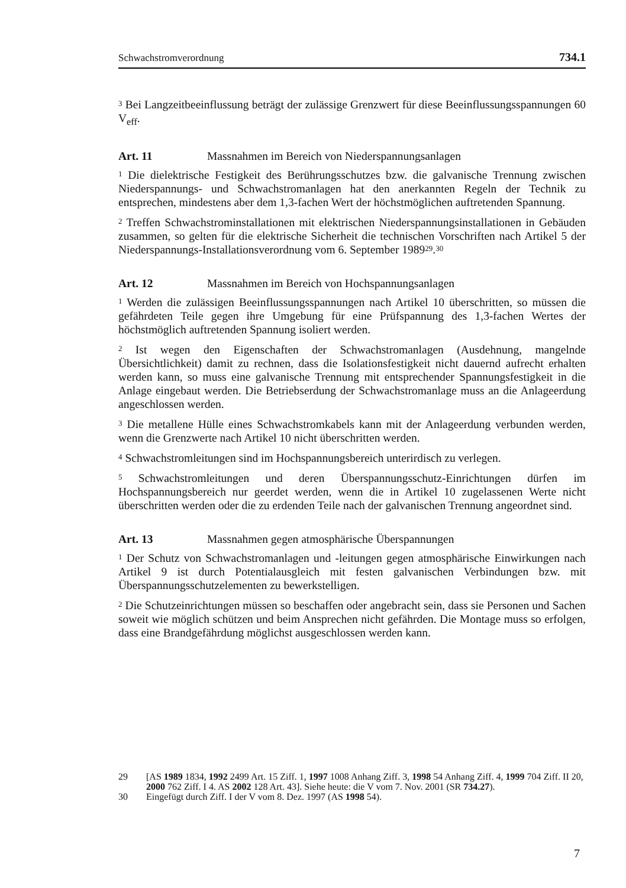Schwachstromverordnung 734.1
<sup>3</sup> Bei Langzeitbeeinflussung beträgt der zulässige Grenzwert für diese Beeinflussungsspannungen 60 V<sub>eff</sub>.
Art. 11 Massnahmen im Bereich von Niederspannungsanlagen
<sup>1</sup> Die dielektrische Festigkeit des Berührungsschutzes bzw. die galvanische Trennung zwischen Niederspannungs- und Schwachstromanlagen hat den anerkannten Regeln der Technik zu entsprechen, mindestens aber dem 1,3-fachen Wert der höchstmöglichen auftretenden Spannung.
<sup>2</sup> Treffen Schwachstrominstallationen mit elektrischen Niederspannungsinstallationen in Gebäuden zusammen, so gelten für die elektrische Sicherheit die technischen Vorschriften nach Artikel 5 der Niederspannungs-Installationsverordnung vom 6. September 1989<sup>29</sup>.<sup>30</sup>
Art. 12 Massnahmen im Bereich von Hochspannungsanlagen
<sup>1</sup> Werden die zulässigen Beeinflussungsspannungen nach Artikel 10 überschritten, so müssen die gefährdeten Teile gegen ihre Umgebung für eine Prüfspannung des 1,3-fachen Wertes der höchstmöglich auftretenden Spannung isoliert werden.
<sup>2</sup> Ist wegen den Eigenschaften der Schwachstromanlagen (Ausdehnung, mangelnde Übersichtlichkeit) damit zu rechnen, dass die Isolationsfestigkeit nicht dauernd aufrecht erhalten werden kann, so muss eine galvanische Trennung mit entsprechender Spannungsfestigkeit in die Anlage eingebaut werden. Die Betriebserdung der Schwachstromanlage muss an die Anlageerdung angeschlossen werden.
<sup>3</sup> Die metallene Hülle eines Schwachstromkabels kann mit der Anlageerdung verbunden werden, wenn die Grenzwerte nach Artikel 10 nicht überschritten werden.
<sup>4</sup> Schwachstromleitungen sind im Hochspannungsbereich unterirdisch zu verlegen.
<sup>5</sup> Schwachstromleitungen und deren Überspannungsschutz-Einrichtungen dürfen im Hochspannungsbereich nur geerdet werden, wenn die in Artikel 10 zugelassenen Werte nicht überschritten werden oder die zu erdenden Teile nach der galvanischen Trennung angeordnet sind.
Art. 13 Massnahmen gegen atmosphärische Überspannungen
<sup>1</sup> Der Schutz von Schwachstromanlagen und -leitungen gegen atmosphärische Einwirkungen nach Artikel 9 ist durch Potentialausgleich mit festen galvanischen Verbindungen bzw. mit Überspannungsschutzelementen zu bewerkstelligen.
<sup>2</sup> Die Schutzeinrichtungen müssen so beschaffen oder angebracht sein, dass sie Personen und Sachen soweit wie möglich schützen und beim Ansprechen nicht gefährden. Die Montage muss so erfolgen, dass eine Brandgefährdung möglichst ausgeschlossen werden kann.
29 [AS 1989 1834, 1992 2499 Art. 15 Ziff. 1, 1997 1008 Anhang Ziff. 3, 1998 54 Anhang Ziff. 4, 1999 704 Ziff. II 20, 2000 762 Ziff. I 4. AS 2002 128 Art. 43]. Siehe heute: die V vom 7. Nov. 2001 (SR 734.27).
30 Eingefügt durch Ziff. I der V vom 8. Dez. 1997 (AS 1998 54).
7